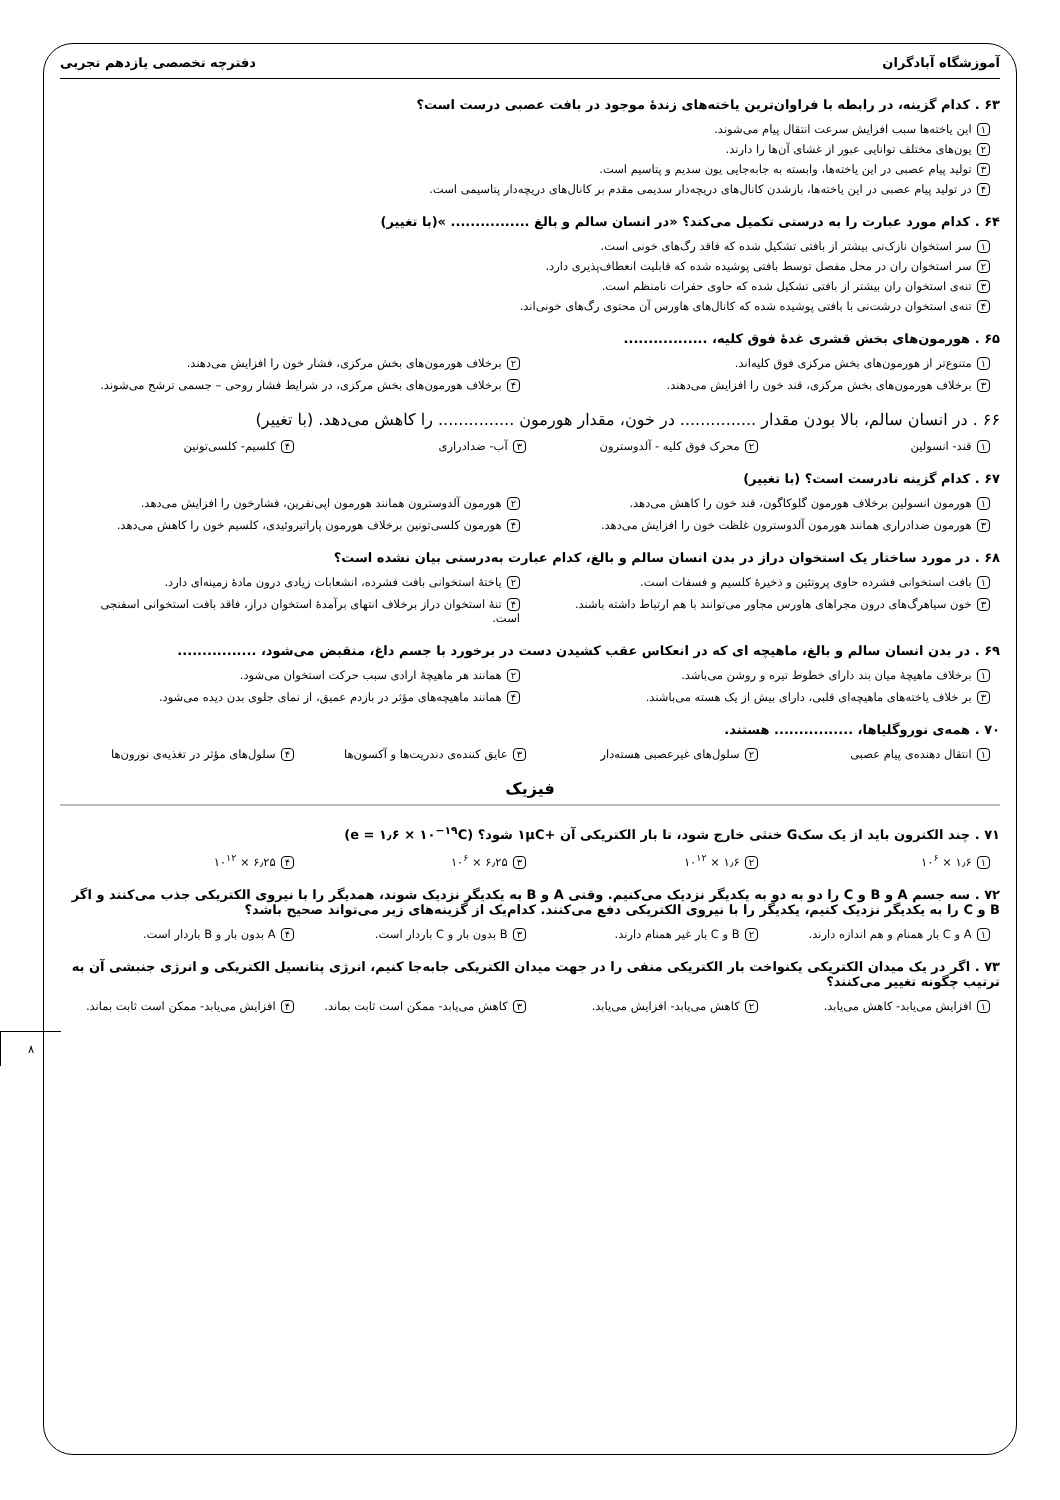آموزشگاه آبادگران دفترچه تخصصی یازدهم تجربی
۶۳ . کدام گزینه، در رابطه با فراوان‌ترین یاخته‌های زندۀ موجود در بافت عصبی درست است؟
۱ این یاخته‌ها سبب افزایش سرعت انتقال پیام می‌شوند.
۲ یون‌های مختلف توانایی عبور از غشای آن‌ها را دارند.
۳ تولید پیام عصبی در این یاخته‌ها، وابسته به جابه‌جایی یون سدیم و پتاسیم است.
۴ در تولید پیام عصبی در این یاخته‌ها، بازشدن کانال‌های دریچه‌دار سدیمی مقدم بر کانال‌های دریچه‌دار پتاسیمی است.
۶۴ . کدام مورد عبارت را به درستی تکمیل می‌کند؟ «در انسان سالم و بالغ ................ »(با تغییر)
۱ سر استخوان نازک‌نی بیشتر از بافتی تشکیل شده که فاقد رگ‌های خونی است.
۲ سر استخوان ران در محل مفصل توسط بافتی پوشیده شده که قابلیت انعطاف‌پذیری دارد.
۳ تنه‌ی استخوان ران بیشتر از بافتی تشکیل شده که حاوی حفرات نامنظم است.
۴ تنه‌ی استخوان درشت‌نی با بافتی پوشیده شده که کانال‌های هاورس آن محتوی رگ‌های خونی‌اند.
۶۵ . هورمون‌های بخش قشری غدۀ فوق کلیه، .................
۱ متنوع‌تر از هورمون‌های بخش مرکزی فوق کلیه‌اند.
۲ برخلاف هورمون‌های بخش مرکزی، فشار خون را افزایش می‌دهند.
۳ برخلاف هورمون‌های بخش مرکزی، قند خون را افزایش می‌دهند.
۴ برخلاف هورمون‌های بخش مرکزی، در شرایط فشار روحی – جسمی ترشح می‌شوند.
۶۶ . در انسان سالم، بالا بودن مقدار ............... در خون، مقدار هورمون ............... را کاهش می‌دهد. (با تغییر)
۱ قند- انسولین
۲ محرک فوق کلیه - آلدوسترون
۳ آب- ضدادراری
۴ کلسیم- کلسی‌تونین
۶۷ . کدام گزینه نادرست است؟ (با تغییر)
۱ هورمون انسولین برخلاف هورمون گلوکاگون، قند خون را کاهش می‌دهد.
۲ هورمون آلدوسترون همانند هورمون اپی‌نفرین، فشارخون را افزایش می‌دهد.
۳ هورمون ضدادراری همانند هورمون آلدوسترون غلظت خون را افزایش می‌دهد.
۴ هورمون کلسی‌تونین برخلاف هورمون پاراتیروئیدی، کلسیم خون را کاهش می‌دهد.
۶۸ . در مورد ساختار یک استخوان دراز در بدن انسان سالم و بالغ، کدام عبارت به‌درستی بیان نشده است؟
۱ بافت استخوانی فشرده حاوی پروتئین و ذخیرۀ کلسیم و فسفات است.
۲ یاختۀ استخوانی بافت فشرده، انشعابات زیادی درون مادۀ زمینه‌ای دارد.
۳ خون سیاهرگ‌های درون مجراهای هاورس مجاور می‌توانند با هم ارتباط داشته باشند.
۴ تنۀ استخوان دراز برخلاف انتهای برآمدۀ استخوان دراز، فاقد بافت استخوانی اسفنجی است.
۶۹ . در بدن انسان سالم و بالغ، ماهیچه ای که در انعکاس عقب کشیدن دست در برخورد با جسم داغ، منقبض می‌شود، ................
۱ برخلاف ماهیچۀ میان بند دارای خطوط تیره و روشن می‌باشد.
۲ همانند هر ماهیچۀ ارادی سبب حرکت استخوان می‌شود.
۳ بر خلاف یاخته‌های ماهیچه‌ای قلبی، دارای بیش از یک هسته می‌باشند.
۴ همانند ماهیچه‌های مؤثر در بازدم عمیق، از نمای جلوی بدن دیده می‌شود.
۷۰ . همه‌ی نوروگلیاها، ................ هستند.
۱ انتقال دهنده‌ی پیام عصبی
۲ سلول‌های غیرعصبی هسته‌دار
۳ عایق کننده‌ی دندریت‌ها و آکسون‌ها
۴ سلول‌های مؤثر در تغذیه‌ی نورون‌ها
فیزیک
۷۱ . چند الکترون باید از یک سکG خنثی خارج شود، تا بار الکتریکی آن +۱μC شود؟ (e = ۱٫۶ × ۱۰<sup>−۱۹</sup>C)
۱ ۱٫۶ × ۱۰<sup>۶</sup>
۲ ۱٫۶ × ۱۰<sup>۱۲</sup>
۳ ۶٫۲۵ × ۱۰<sup>۶</sup>
۴ ۶٫۲۵ × ۱۰<sup>۱۲</sup>
۷۲ . سه جسم A و B و C را دو به دو به یکدیگر نزدیک می‌کنیم. وقتی A و B به یکدیگر نزدیک شوند، همدیگر را با نیروی الکتریکی جذب می‌کنند و اگر B و C را به یکدیگر نزدیک کنیم، یکدیگر را با نیروی الکتریکی دفع می‌کنند. کدام‌یک از گزینه‌های زیر می‌تواند صحیح باشد؟
۱ A و C بار همنام و هم اندازه دارند.
۲ B و C بار غیر همنام دارند.
۳ B بدون بار و C باردار است.
۴ A بدون بار و B باردار است.
۷۳ . اگر در یک میدان الکتریکی یکنواخت بار الکتریکی منفی را در جهت میدان الکتریکی جابه‌جا کنیم، انرژی پتانسیل الکتریکی و انرژی جنبشی آن به ترتیب چگونه تغییر می‌کنند؟
۱ افزایش می‌یابد- کاهش می‌یابد.
۲ کاهش می‌یابد- افزایش می‌یابد.
۳ کاهش می‌یابد- ممکن است ثابت بماند.
۴ افزایش می‌یابد- ممکن است ثابت بماند.
۸